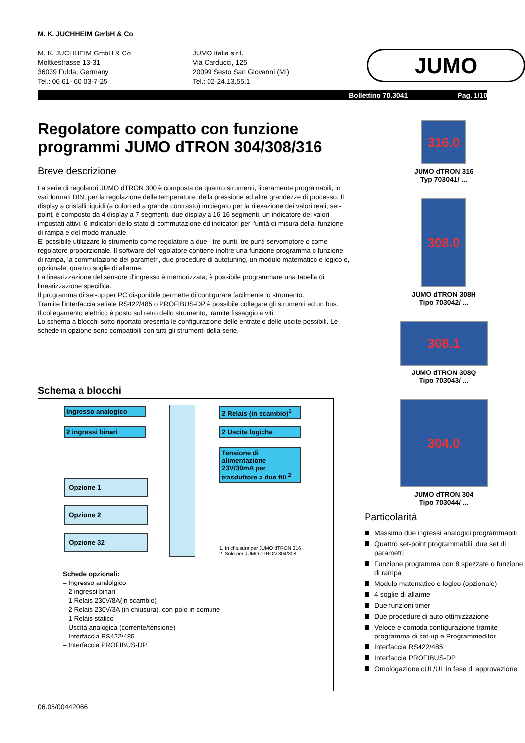M. K. JUCHHEIM GmbH & Co
M. K. JUCHHEIM GmbH & Co
Moltkestrasse 13-31
36039 Fulda, Germany
Tel.: 06 61- 60 03-7-25
JUMO Italia s.r.l.
Via Carducci, 125
20099 Sesto San Giovanni (MI)
Tel.: 02-24.13.55.1
JUMO
Bollettino 70.3041 Pag. 1/10
Regolatore compatto con funzione programmi JUMO dTRON 304/308/316
Breve descrizione
La serie di regolatori JUMO dTRON 300 è composta da quattro strumenti, liberamente programabili, in vari formati DIN, per la regolazione delle temperature, della pressione ed altre grandezze di processo. Il display a cristalli liquidi (a colori ed a grande contrasto) impiegato per la rilevazione dei valori reali, set-point, è composto da 4 display a 7 segmenti, due display a 16 16 segmenti, un indicatore dei valori impostati attivi, 6 indicatori dello stato di commutazione ed indicatori per l'unità di misura della, funzione di rampa e del modo manuale.
E' possibile utilizzare lo strumento come regolatore a due - tre punti, tre punti servomotore o come regolatore proporzionale. Il software del regolatore contiene inoltre una funzione programma o funzione di rampa, la commutazione dei parametri, due procedure di autotuning, un modulo matematico e logico e, opzionale, quattro soglie di allarme.
La linearizzazione del sensore d'ingresso è memorizzata; è possibile programmare una tabella di linearizzazione specifica.
Il programma di set-up per PC disponibile permette di configurare facilmente lo strumento.
Tramite l'interfaccia seriale RS422/485 o PROFIBUS-DP è possibile collegare gli strumenti ad un bus.
Il collegamento elettrico è posto sul retro dello strumento, tramite fissaggio a viti.
Lo schema a blocchi sotto riportato presenta le configurazione delle entrate e delle uscite possibili. Le schede in opzione sono compatibili con tutti gli strumenti della serie.
Schema a blocchi
Ingresso analogico
2 ingressi binari
2 Relais (in scambio)<sup>1</sup>
2 Uscite logiche
Tensione di alimentazione 23V/30mA per trasduttore a due fili <sup>2</sup>
Opzione 1
Opzione 2
Opzione 32
1. In chiusura per JUMO dTRON 316
2. Solo per JUMO dTRON 304/308
Schede opzionali:
– Ingresso analolgico
– 2 ingressi binari
– 1 Relais 230V/8A(in scambio)
– 2 Relais 230V/3A (in chiusura), con polo in comune
– 1 Relais statico
– Uscita analogica (corrente/tensione)
– Interfaccia RS422/485
– Interfaccia PROFIBUS-DP
06.05/00442066
316.0
JUMO dTRON 316
Typ 703041/ ...
308.0
JUMO dTRON 308H
Tipo 703042/ ...
308.1
JUMO dTRON 308Q
Tipo 703043/ ...
304.0
JUMO dTRON 304
Tipo 703044/ ...
Particolarità
Massimo due ingressi analogici programmabili
Quattro set-point programmabili, due set di parametri
Funzione programma con 8 spezzate o funzione di rampa
Modulo matematico e logico (opzionale)
4 soglie di allarme
Due funzioni timer
Due procedure di auto ottimizzazione
Veloce e comoda configurazione tramite programma di set-up e Programmeditor
Interfaccia RS422/485
Interfaccia PROFIBUS-DP
Omologazione cUL/UL in fase di approvazione